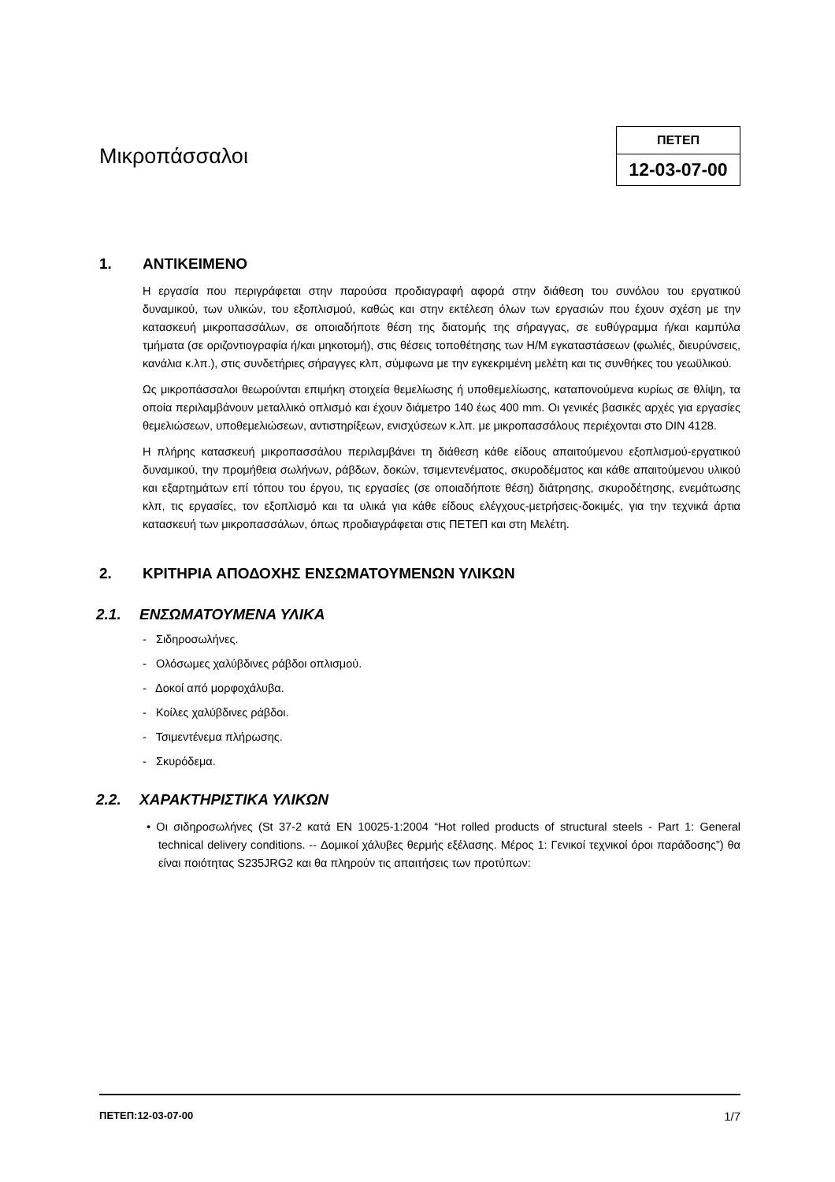Μικροπάσσαλοι
ΠΕΤΕΠ
12-03-07-00
1. ΑΝΤΙΚΕΙΜΕΝΟ
Η εργασία που περιγράφεται στην παρούσα προδιαγραφή αφορά στην διάθεση του συνόλου του εργατικού δυναμικού, των υλικών, του εξοπλισμού, καθώς και στην εκτέλεση όλων των εργασιών που έχουν σχέση με την κατασκευή μικροπασσάλων, σε οποιαδήποτε θέση της διατομής της σήραγγας, σε ευθύγραμμα ή/και καμπύλα τμήματα (σε οριζοντιογραφία ή/και μηκοτομή), στις θέσεις τοποθέτησης των Η/Μ εγκαταστάσεων (φωλιές, διευρύνσεις, κανάλια κ.λπ.), στις συνδετήριες σήραγγες κλπ, σύμφωνα με την εγκεκριμένη μελέτη και τις συνθήκες του γεωϋλικού.
Ως μικροπάσσαλοι θεωρούνται επιμήκη στοιχεία θεμελίωσης ή υποθεμελίωσης, καταπονούμενα κυρίως σε θλίψη, τα οποία περιλαμβάνουν μεταλλικό οπλισμό και έχουν διάμετρο 140 έως 400 mm. Οι γενικές βασικές αρχές για εργασίες θεμελιώσεων, υποθεμελιώσεων, αντιστηρίξεων, ενισχύσεων κ.λπ. με μικροπασσάλους περιέχονται στο DIN 4128.
Η πλήρης κατασκευή μικροπασσάλου περιλαμβάνει τη διάθεση κάθε είδους απαιτούμενου εξοπλισμού-εργατικού δυναμικού, την προμήθεια σωλήνων, ράβδων, δοκών, τσιμεντενέματος, σκυροδέματος και κάθε απαιτούμενου υλικού και εξαρτημάτων επί τόπου του έργου, τις εργασίες (σε οποιαδήποτε θέση) διάτρησης, σκυροδέτησης, ενεμάτωσης κλπ, τις εργασίες, τον εξοπλισμό και τα υλικά για κάθε είδους ελέγχους-μετρήσεις-δοκιμές, για την τεχνικά άρτια κατασκευή των μικροπασσάλων, όπως προδιαγράφεται στις ΠΕΤΕΠ και στη Μελέτη.
2. ΚΡΙΤΗΡΙΑ ΑΠΟΔΟΧΗΣ ΕΝΣΩΜΑΤΟΥΜΕΝΩΝ ΥΛΙΚΩΝ
2.1. ΕΝΣΩΜΑΤΟΥΜΕΝΑ ΥΛΙΚΑ
- Σιδηροσωλήνες.
- Ολόσωμες χαλύβδινες ράβδοι οπλισμού.
- Δοκοί από μορφοχάλυβα.
- Κοίλες χαλύβδινες ράβδοι.
- Τσιμεντένεμα πλήρωσης.
- Σκυρόδεμα.
2.2. ΧΑΡΑΚΤΗΡΙΣΤΙΚΑ ΥΛΙΚΩΝ
• Οι σιδηροσωλήνες (St 37-2 κατά EN 10025-1:2004 “Hot rolled products of structural steels - Part 1: General technical delivery conditions. -- Δομικοί χάλυβες θερμής εξέλασης. Μέρος 1: Γενικοί τεχνικοί όροι παράδοσης”) θα είναι ποιότητας S235JRG2 και θα πληρούν τις απαιτήσεις των προτύπων:
ΠΕΤΕΠ:12-03-07-00 1/7